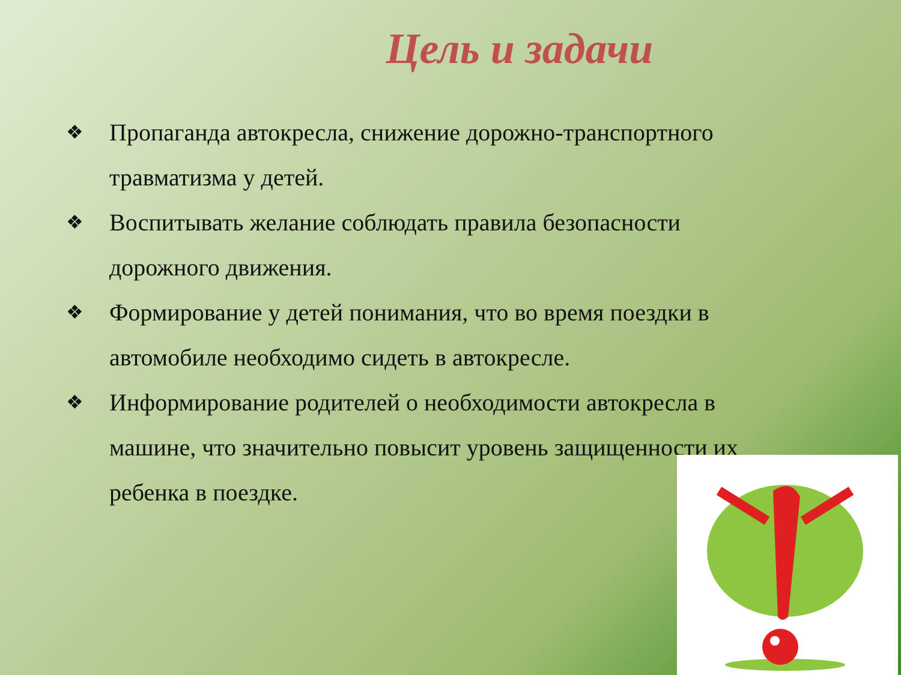Цель и задачи
❖ Пропаганда автокресла, снижение дорожно-транспортного травматизма у детей.
❖ Воспитывать желание соблюдать правила безопасности дорожного движения.
❖ Формирование у детей понимания, что во время поездки в автомобиле необходимо сидеть в автокресле.
❖ Информирование родителей о необходимости автокресла в машине, что значительно повысит уровень защищенности их ребенка в поездке.